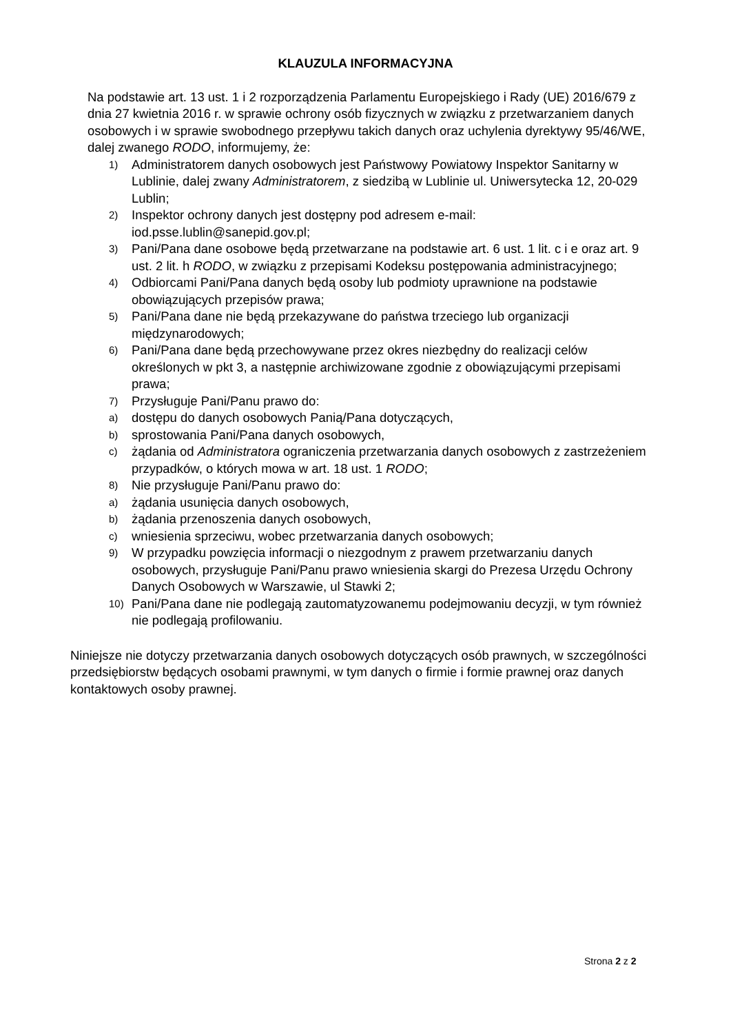KLAUZULA INFORMACYJNA
Na podstawie art. 13 ust. 1 i 2 rozporządzenia Parlamentu Europejskiego i Rady (UE) 2016/679 z dnia 27 kwietnia 2016 r. w sprawie ochrony osób fizycznych w związku z przetwarzaniem danych osobowych i w sprawie swobodnego przepływu takich danych oraz uchylenia dyrektywy 95/46/WE, dalej zwanego RODO, informujemy, że:
1) Administratorem danych osobowych jest Państwowy Powiatowy Inspektor Sanitarny w Lublinie, dalej zwany Administratorem, z siedzibą w Lublinie ul. Uniwersytecka 12, 20-029 Lublin;
2) Inspektor ochrony danych jest dostępny pod adresem e-mail: iod.psse.lublin@sanepid.gov.pl;
3) Pani/Pana dane osobowe będą przetwarzane na podstawie art. 6 ust. 1 lit. c i e oraz art. 9 ust. 2 lit. h RODO, w związku z przepisami Kodeksu postępowania administracyjnego;
4) Odbiorcami Pani/Pana danych będą osoby lub podmioty uprawnione na podstawie obowiązujących przepisów prawa;
5) Pani/Pana dane nie będą przekazywane do państwa trzeciego lub organizacji międzynarodowych;
6) Pani/Pana dane będą przechowywane przez okres niezbędny do realizacji celów określonych w pkt 3, a następnie archiwizowane zgodnie z obowiązującymi przepisami prawa;
7) Przysługuje Pani/Panu prawo do:
a) dostępu do danych osobowych Panią/Pana dotyczących,
b) sprostowania Pani/Pana danych osobowych,
c) żądania od Administratora ograniczenia przetwarzania danych osobowych z zastrzeżeniem przypadków, o których mowa w art. 18 ust. 1 RODO;
8) Nie przysługuje Pani/Panu prawo do:
a) żądania usunięcia danych osobowych,
b) żądania przenoszenia danych osobowych,
c) wniesienia sprzeciwu, wobec przetwarzania danych osobowych;
9) W przypadku powzięcia informacji o niezgodnym z prawem przetwarzaniu danych osobowych, przysługuje Pani/Panu prawo wniesienia skargi do Prezesa Urzędu Ochrony Danych Osobowych w Warszawie, ul Stawki 2;
10) Pani/Pana dane nie podlegają zautomatyzowanemu podejmowaniu decyzji, w tym również nie podlegają profilowaniu.
Niniejsze nie dotyczy przetwarzania danych osobowych dotyczących osób prawnych, w szczególności przedsiębiorstw będących osobami prawnymi, w tym danych o firmie i formie prawnej oraz danych kontaktowych osoby prawnej.
Strona 2 z 2